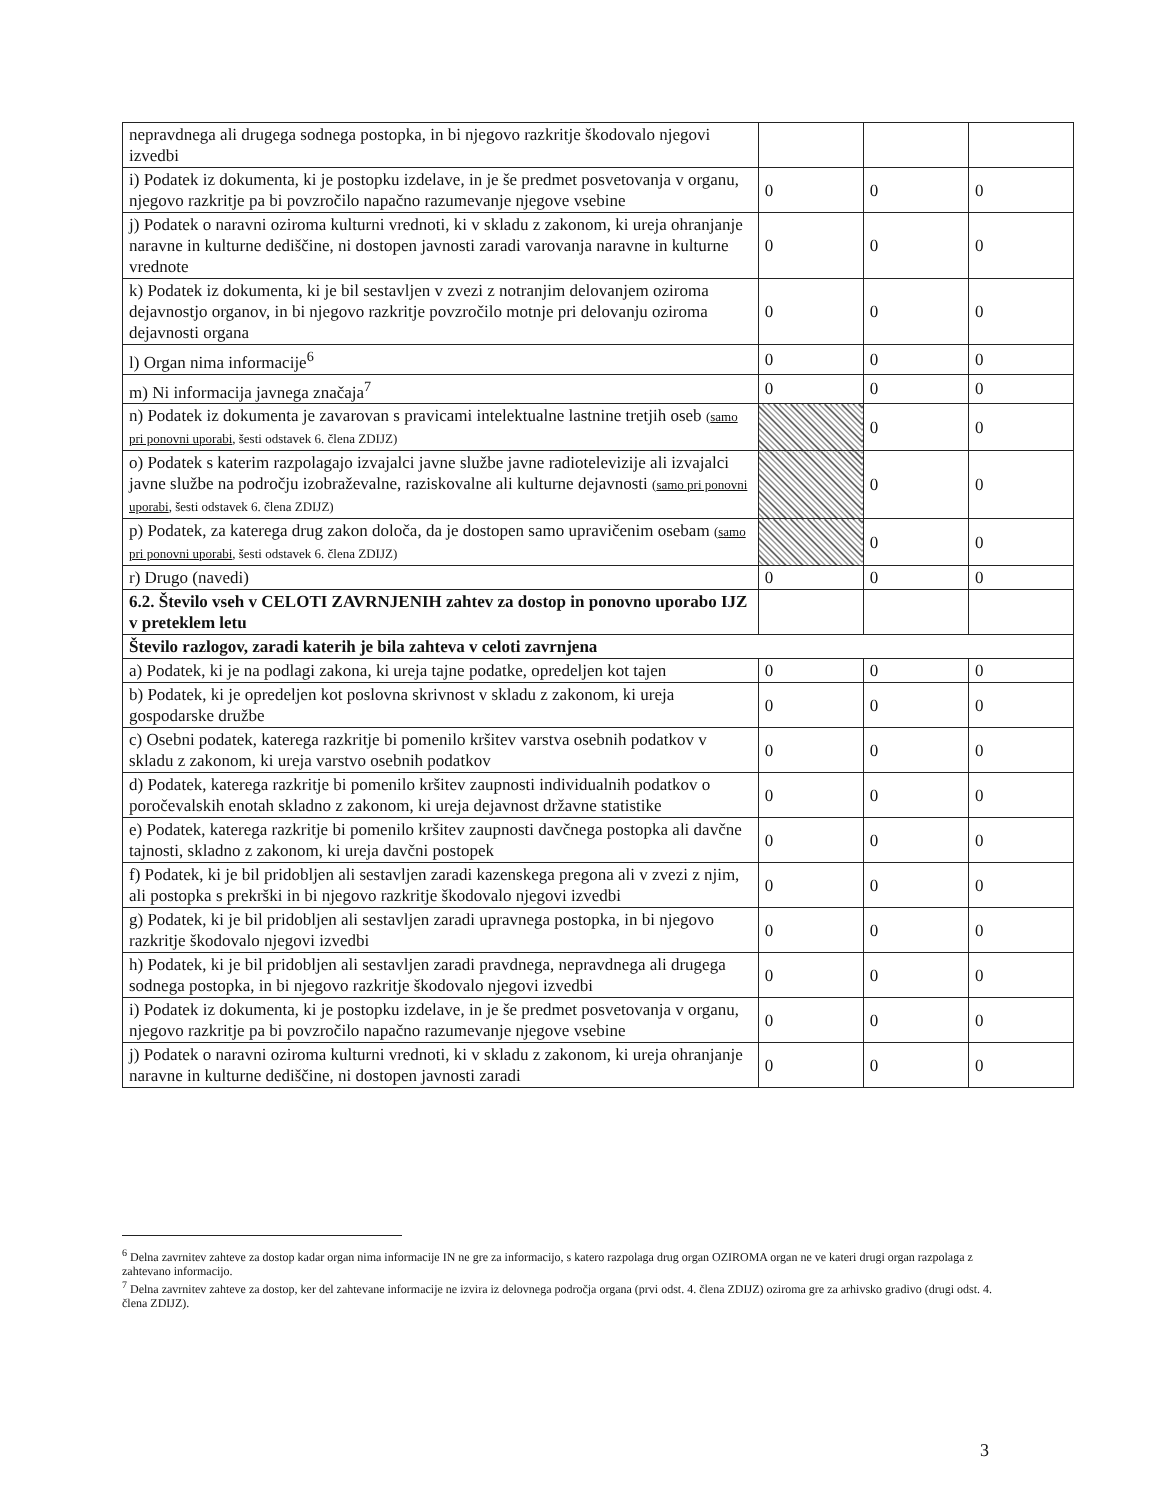| nepravdnega ali drugega sodnega postopka, in bi njegovo razkritje škodovalo njegovi izvedbi | | | |
| i) Podatek iz dokumenta, ki je postopku izdelave, in je še predmet posvetovanja v organu, njegovo razkritje pa bi povzročilo napačno razumevanje njegove vsebine | 0 | 0 | 0 |
| j) Podatek o naravni oziroma kulturni vrednoti, ki v skladu z zakonom, ki ureja ohranjanje naravne in kulturne dediščine, ni dostopen javnosti zaradi varovanja naravne in kulturne vrednote | 0 | 0 | 0 |
| k) Podatek iz dokumenta, ki je bil sestavljen v zvezi z notranjim delovanjem oziroma dejavnostjo organov, in bi njegovo razkritje povzročilo motnje pri delovanju oziroma dejavnosti organa | 0 | 0 | 0 |
| l) Organ nima informacije<sup>6</sup> | 0 | 0 | 0 |
| m) Ni informacija javnega značaja<sup>7</sup> | 0 | 0 | 0 |
| n) Podatek iz dokumenta je zavarovan s pravicami intelektualne lastnine tretjih oseb ( samo pri ponovni uporabi , šesti odstavek 6. člena ZDIJZ) | | 0 | 0 |
| o) Podatek s katerim razpolagajo izvajalci javne službe javne radiotelevizije ali izvajalci javne službe na področju izobraževalne, raziskovalne ali kulturne dejavnosti ( samo pri ponovni uporabi , šesti odstavek 6. člena ZDIJZ) | | 0 | 0 |
| p) Podatek, za katerega drug zakon določa, da je dostopen samo upravičenim osebam ( samo pri ponovni uporabi , šesti odstavek 6. člena ZDIJZ) | | 0 | 0 |
| r) Drugo (navedi) | 0 | 0 | 0 |
| 6.2. Število vseh v CELOTI ZAVRNJENIH zahtev za dostop in ponovno uporabo IJZ v preteklem letu | | | |
| Število razlogov, zaradi katerih je bila zahteva v celoti zavrnjena | | | |
| a) Podatek, ki je na podlagi zakona, ki ureja tajne podatke, opredeljen kot tajen | 0 | 0 | 0 |
| b) Podatek, ki je opredeljen kot poslovna skrivnost v skladu z zakonom, ki ureja gospodarske družbe | 0 | 0 | 0 |
| c) Osebni podatek, katerega razkritje bi pomenilo kršitev varstva osebnih podatkov v skladu z zakonom, ki ureja varstvo osebnih podatkov | 0 | 0 | 0 |
| d) Podatek, katerega razkritje bi pomenilo kršitev zaupnosti individualnih podatkov o poročevalskih enotah skladno z zakonom, ki ureja dejavnost državne statistike | 0 | 0 | 0 |
| e) Podatek, katerega razkritje bi pomenilo kršitev zaupnosti davčnega postopka ali davčne tajnosti, skladno z zakonom, ki ureja davčni postopek | 0 | 0 | 0 |
| f) Podatek, ki je bil pridobljen ali sestavljen zaradi kazenskega pregona ali v zvezi z njim, ali postopka s prekrški in bi njegovo razkritje škodovalo njegovi izvedbi | 0 | 0 | 0 |
| g) Podatek, ki je bil pridobljen ali sestavljen zaradi upravnega postopka, in bi njegovo razkritje škodovalo njegovi izvedbi | 0 | 0 | 0 |
| h) Podatek, ki je bil pridobljen ali sestavljen zaradi pravdnega, nepravdnega ali drugega sodnega postopka, in bi njegovo razkritje škodovalo njegovi izvedbi | 0 | 0 | 0 |
| i) Podatek iz dokumenta, ki je postopku izdelave, in je še predmet posvetovanja v organu, njegovo razkritje pa bi povzročilo napačno razumevanje njegove vsebine | 0 | 0 | 0 |
| j) Podatek o naravni oziroma kulturni vrednoti, ki v skladu z zakonom, ki ureja ohranjanje naravne in kulturne dediščine, ni dostopen javnosti zaradi | 0 | 0 | 0 |
<sup>6</sup> Delna zavrnitev zahteve za dostop kadar organ nima informacije IN ne gre za informacijo, s katero razpolaga drug organ OZIROMA organ ne ve kateri drugi organ razpolaga z zahtevano informacijo.
<sup>7</sup> Delna zavrnitev zahteve za dostop, ker del zahtevane informacije ne izvira iz delovnega področja organa (prvi odst. 4. člena ZDIJZ) oziroma gre za arhivsko gradivo (drugi odst. 4. člena ZDIJZ).
3